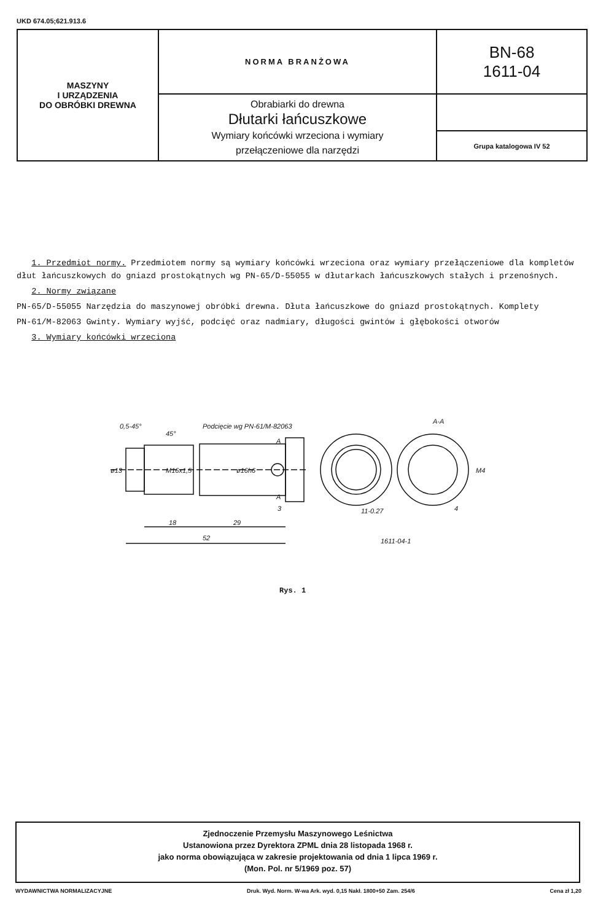UKD 674.05;621.913.6
| MASZYNY I URZĄDZENIA DO OBRÓBKI DREWNA | NORMA BRANŻOWA | BN-68 1611-04 |
| | Obrabiarki do drewna Dłutarki łańcuszkowe Wymiary końcówki wrzeciona i wymiary przełączeniowe dla narzędzi | |
| | | Grupa katalogowa IV 52 |
1. Przedmiot normy. Przedmiotem normy są wymiary końcówki wrzeciona oraz wymiary przełączeniowe dla kompletów dłut łańcuszkowych do gniazd prostokątnych wg PN-65/D-55055 w dłutarkach łańcuszkowych stałych i przenośnych.
2. Normy związane
PN-65/D-55055 Narzędzia do maszynowej obróbki drewna. Dłuta łańcuszkowe do gniazd prostokątnych. Komplety
PN-61/M-82063 Gwinty. Wymiary wyjść, podcięć oraz nadmiary, długości gwintów i głębokości otworów
3. Wymiary końcówki wrzeciona
0,5-45°
Podcięcie wg PN-61/M-82063
45°
18
29
52
3
A
A
A-A
4
11-0.27
1611-04-1
ø13
ø16h6
M16x1,5
M4
Rys. 1
Zjednoczenie Przemysłu Maszynowego Leśnictwa
Ustanowiona przez Dyrektora ZPML dnia 28 listopada 1968 r.
jako norma obowiązująca w zakresie projektowania od dnia 1 lipca 1969 r.
(Mon. Pol. nr 5/1969 poz. 57)
WYDAWNICTWA NORMALIZACYJNE Druk. Wyd. Norm. W-wa Ark. wyd. 0,15 Nakł. 1800+50 Zam. 254/6 Cena zł 1,20